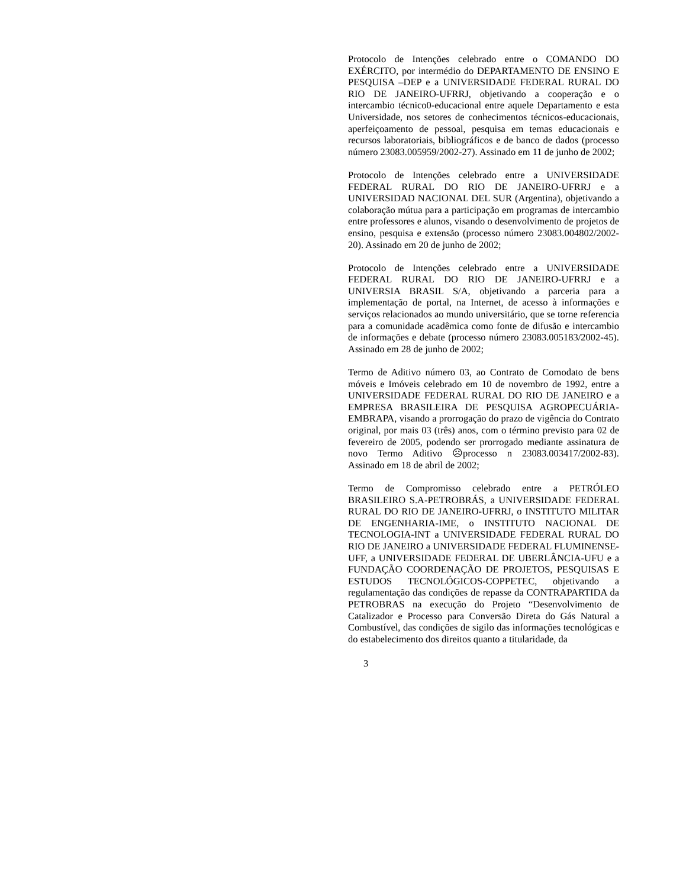Protocolo de Intenções celebrado entre o COMANDO DO EXÉRCITO, por intermédio do DEPARTAMENTO DE ENSINO E PESQUISA –DEP e a UNIVERSIDADE FEDERAL RURAL DO RIO DE JANEIRO-UFRRJ, objetivando a cooperação e o intercambio técnico0-educacional entre aquele Departamento e esta Universidade, nos setores de conhecimentos técnicos-educacionais, aperfeiçoamento de pessoal, pesquisa em temas educacionais e recursos laboratoriais, bibliográficos e de banco de dados (processo número 23083.005959/2002-27). Assinado em 11 de junho de 2002;
Protocolo de Intenções celebrado entre a UNIVERSIDADE FEDERAL RURAL DO RIO DE JANEIRO-UFRRJ e a UNIVERSIDAD NACIONAL DEL SUR (Argentina), objetivando a colaboração mútua para a participação em programas de intercambio entre professores e alunos, visando o desenvolvimento de projetos de ensino, pesquisa e extensão (processo número 23083.004802/2002-20). Assinado em 20 de junho de 2002;
Protocolo de Intenções celebrado entre a UNIVERSIDADE FEDERAL RURAL DO RIO DE JANEIRO-UFRRJ e a UNIVERSIA BRASIL S/A, objetivando a parceria para a implementação de portal, na Internet, de acesso à informações e serviços relacionados ao mundo universitário, que se torne referencia para a comunidade acadêmica como fonte de difusão e intercambio de informações e debate (processo número 23083.005183/2002-45). Assinado em 28 de junho de 2002;
Termo de Aditivo número 03, ao Contrato de Comodato de bens móveis e Imóveis celebrado em 10 de novembro de 1992, entre a UNIVERSIDADE FEDERAL RURAL DO RIO DE JANEIRO e a EMPRESA BRASILEIRA DE PESQUISA AGROPECUÁRIA-EMBRAPA, visando a prorrogação do prazo de vigência do Contrato original, por mais 03 (três) anos, com o término previsto para 02 de fevereiro de 2005, podendo ser prorrogado mediante assinatura de novo Termo Aditivo ☹processo n 23083.003417/2002-83). Assinado em 18 de abril de 2002;
Termo de Compromisso celebrado entre a PETRÓLEO BRASILEIRO S.A-PETROBRÁS, a UNIVERSIDADE FEDERAL RURAL DO RIO DE JANEIRO-UFRRJ, o INSTITUTO MILITAR DE ENGENHARIA-IME, o INSTITUTO NACIONAL DE TECNOLOGIA-INT a UNIVERSIDADE FEDERAL RURAL DO RIO DE JANEIRO a UNIVERSIDADE FEDERAL FLUMINENSE-UFF, a UNIVERSIDADE FEDERAL DE UBERLÂNCIA-UFU e a FUNDAÇÃO COORDENAÇÃO DE PROJETOS, PESQUISAS E ESTUDOS TECNOLÓGICOS-COPPETEC, objetivando a regulamentação das condições de repasse da CONTRAPARTIDA da PETROBRAS na execução do Projeto “Desenvolvimento de Catalizador e Processo para Conversão Direta do Gás Natural a Combustível, das condições de sigilo das informações tecnológicas e do estabelecimento dos direitos quanto a titularidade, da
3